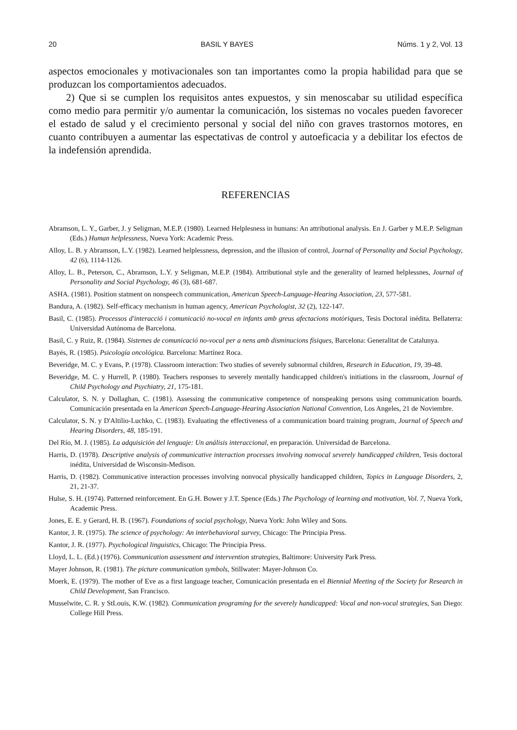20 BASIL Y BAYES Núms. 1 y 2, Vol. 13
aspectos emocionales y motivacionales son tan importantes como la propia habilidad para que se produzcan los comportamientos adecuados.
2) Que si se cumplen los requisitos antes expuestos, y sin menoscabar su utilidad específica como medio para permitir y/o aumentar la comunicación, los sistemas no vocales pueden favorecer el estado de salud y el crecimiento personal y social del niño con graves trastornos motores, en cuanto contribuyen a aumentar las espectativas de control y autoeficacia y a debilitar los efectos de la indefensión aprendida.
REFERENCIAS
Abramson, L. Y., Garber, J. y Seligman, M.E.P. (1980). Learned Helplesness in humans: An attributional analysis. En J. Garber y M.E.P. Seligman (Eds.) Human helplessness, Nueva York: Academic Press.
Alloy, L. B. y Abramson, L.Y. (1982). Learned helplessness, depression, and the illusion of control, Journal of Personality and Social Psychology, 42 (6), 1114-1126.
Alloy, L. B., Peterson, C., Abramson, L.Y. y Seligman, M.E.P. (1984). Attributional style and the generality of learned helplessnes, Journal of Personality and Social Psychology, 46 (3), 681-687.
ASHA. (1981). Position statment on nonspeech communication, American Speech-Language-Hearing Association, 23, 577-581.
Bandura, A. (1982). Self-efficacy mechanism in human agency, American Psychologist, 32 (2), 122-147.
Basil, C. (1985). Processos d'interacció i comunicació no-vocal en infants amb greus afectacions motòriques, Tesis Doctoral inédita. Bellaterra: Universidad Autónoma de Barcelona.
Basil, C. y Ruiz, R. (1984). Sistemes de comunicació no-vocal per a nens amb disminucions físiques, Barcelona: Generalitat de Catalunya.
Bayés, R. (1985). Psicología oncológica. Barcelona: Martínez Roca.
Beveridge, M. C. y Evans, P. (1978). Classroom interaction: Two studies of severely subnormal children, Research in Education, 19, 39-48.
Beveridge, M. C. y Hurrell, P. (1980). Teachers responses to severely mentally handicapped children's initiations in the classroom, Journal of Child Psychology and Psychiatry, 21, 175-181.
Calculator, S. N. y Dollaghan, C. (1981). Assessing the communicative competence of nonspeaking persons using communication boards. Comunicación presentada en la American Speech-Language-Hearing Association National Convention, Los Angeles, 21 de Noviembre.
Calculator, S. N. y D'Altilio-Luchko, C. (1983). Evaluating the effectiveness of a communication board training program, Journal of Speech and Hearing Disorders, 48, 185-191.
Del Río, M. J. (1985). La adquisición del lenguaje: Un análisis interaccional, en preparación. Universidad de Barcelona.
Harris, D. (1978). Descriptive analysis of communicative interaction processes involving nonvocal severely handicapped children, Tesis doctoral inédita, Universidad de Wisconsin-Medison.
Harris, D. (1982). Communicative interaction processes involving nonvocal physically handicapped children, Topics in Language Disorders, 2, 21, 21-37.
Hulse, S. H. (1974). Patterned reinforcement. En G.H. Bower y J.T. Spence (Eds.) The Psychology of learning and motivation, Vol. 7, Nueva York, Academic Press.
Jones, E. E. y Gerard, H. B. (1967). Foundations of social psychology, Nueva York: John Wiley and Sons.
Kantor, J. R. (1975). The science of psychology: An interbehavioral survey, Chicago: The Principia Press.
Kantor, J. R. (1977). Psychological linguistics, Chicago: The Principia Press.
Lloyd, L. L. (Ed.) (1976). Communication assessment and intervention strategies, Baltimore: University Park Press.
Mayer Johnson, R. (1981). The picture communication symbols, Stillwater: Mayer-Johnson Co.
Moerk, E. (1979). The mother of Eve as a first language teacher, Comunicación presentada en el Biennial Meeting of the Society for Research in Child Development, San Francisco.
Musselwite, C. R. y StLouis, K.W. (1982). Communication programing for the severely handicapped: Vocal and non-vocal strategies, San Diego: College Hill Press.